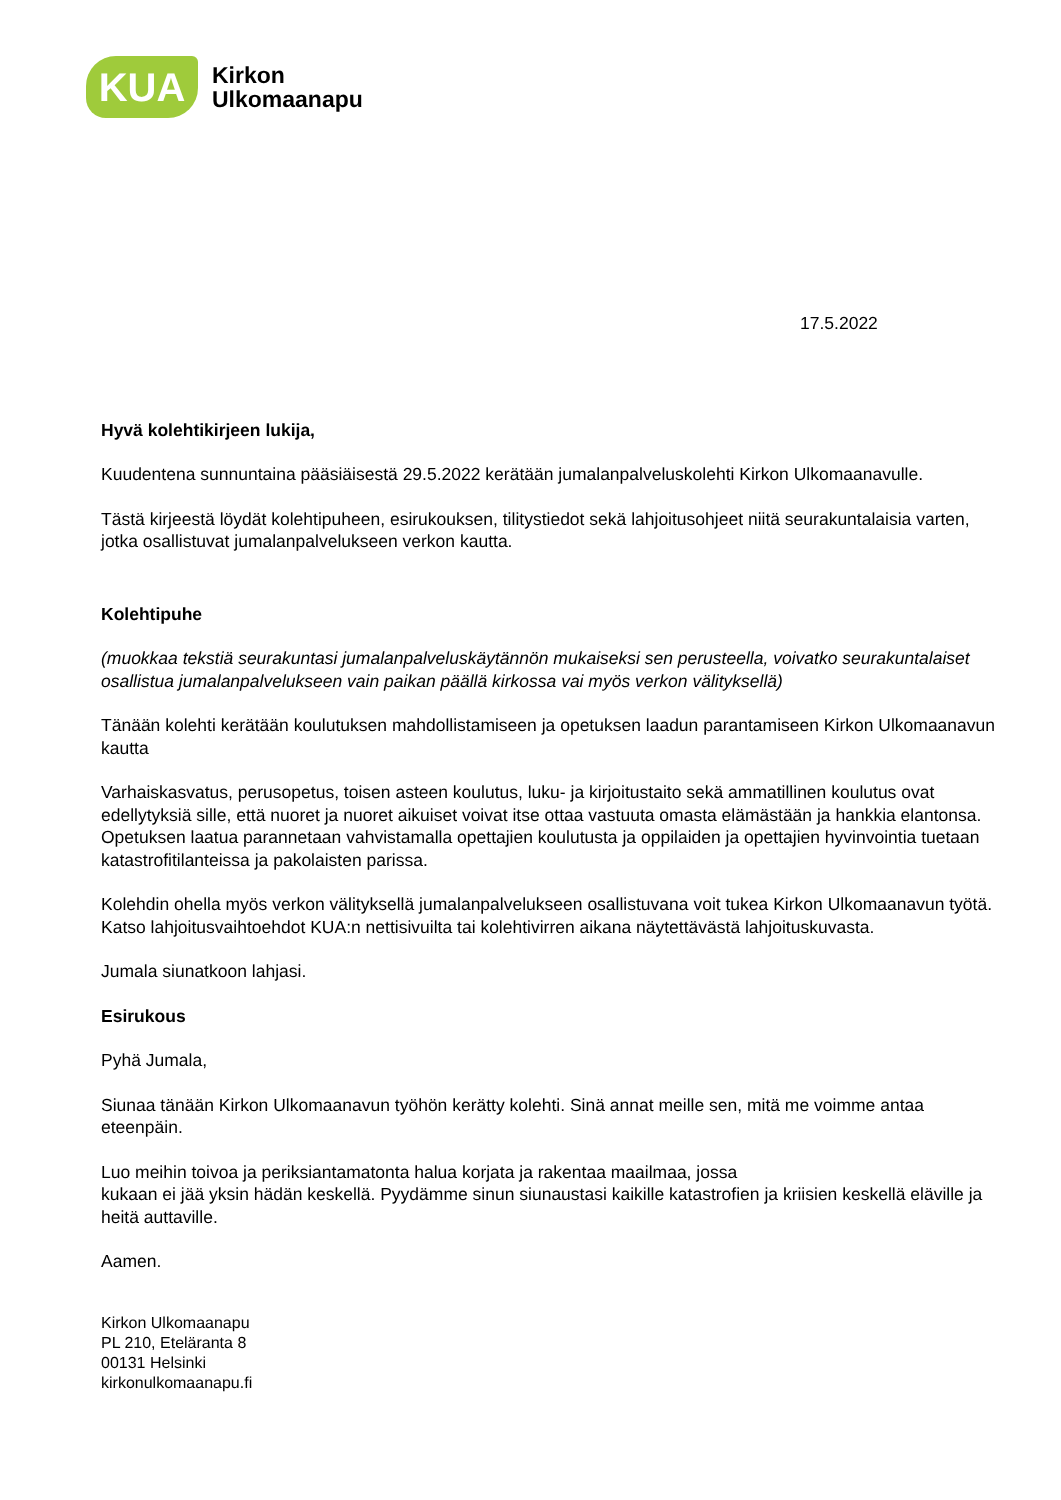KUA
Kirkon
Ulkomaanapu
17.5.2022
Hyvä kolehtikirjeen lukija,
Kuudentena sunnuntaina pääsiäisestä 29.5.2022 kerätään jumalanpalveluskolehti Kirkon Ulkomaanavulle.
Tästä kirjeestä löydät kolehtipuheen, esirukouksen, tilitystiedot sekä lahjoitusohjeet niitä seurakuntalaisia varten, jotka osallistuvat jumalanpalvelukseen verkon kautta.
Kolehtipuhe
(muokkaa tekstiä seurakuntasi jumalanpalveluskäytännön mukaiseksi sen perusteella, voivatko seurakuntalaiset osallistua jumalanpalvelukseen vain paikan päällä kirkossa vai myös verkon välityksellä)
Tänään kolehti kerätään koulutuksen mahdollistamiseen ja opetuksen laadun parantamiseen Kirkon Ulkomaanavun kautta
Varhaiskasvatus, perusopetus, toisen asteen koulutus, luku- ja kirjoitustaito sekä ammatillinen koulutus ovat edellytyksiä sille, että nuoret ja nuoret aikuiset voivat itse ottaa vastuuta omasta elämästään ja hankkia elantonsa. Opetuksen laatua parannetaan vahvistamalla opettajien koulutusta ja oppilaiden ja opettajien hyvinvointia tuetaan katastrofitilanteissa ja pakolaisten parissa.
Kolehdin ohella myös verkon välityksellä jumalanpalvelukseen osallistuvana voit tukea Kirkon Ulkomaanavun työtä. Katso lahjoitusvaihtoehdot KUA:n nettisivuilta tai kolehtivirren aikana näytettävästä lahjoituskuvasta.
Jumala siunatkoon lahjasi.
Esirukous
Pyhä Jumala,
Siunaa tänään Kirkon Ulkomaanavun työhön kerätty kolehti. Sinä annat meille sen, mitä me voimme antaa eteenpäin.
Luo meihin toivoa ja periksiantamatonta halua korjata ja rakentaa maailmaa, jossa
kukaan ei jää yksin hädän keskellä. Pyydämme sinun siunaustasi kaikille katastrofien ja kriisien keskellä eläville ja heitä auttaville.
Aamen.
Kirkon Ulkomaanapu
PL 210, Eteläranta 8
00131 Helsinki
kirkonulkomaanapu.fi